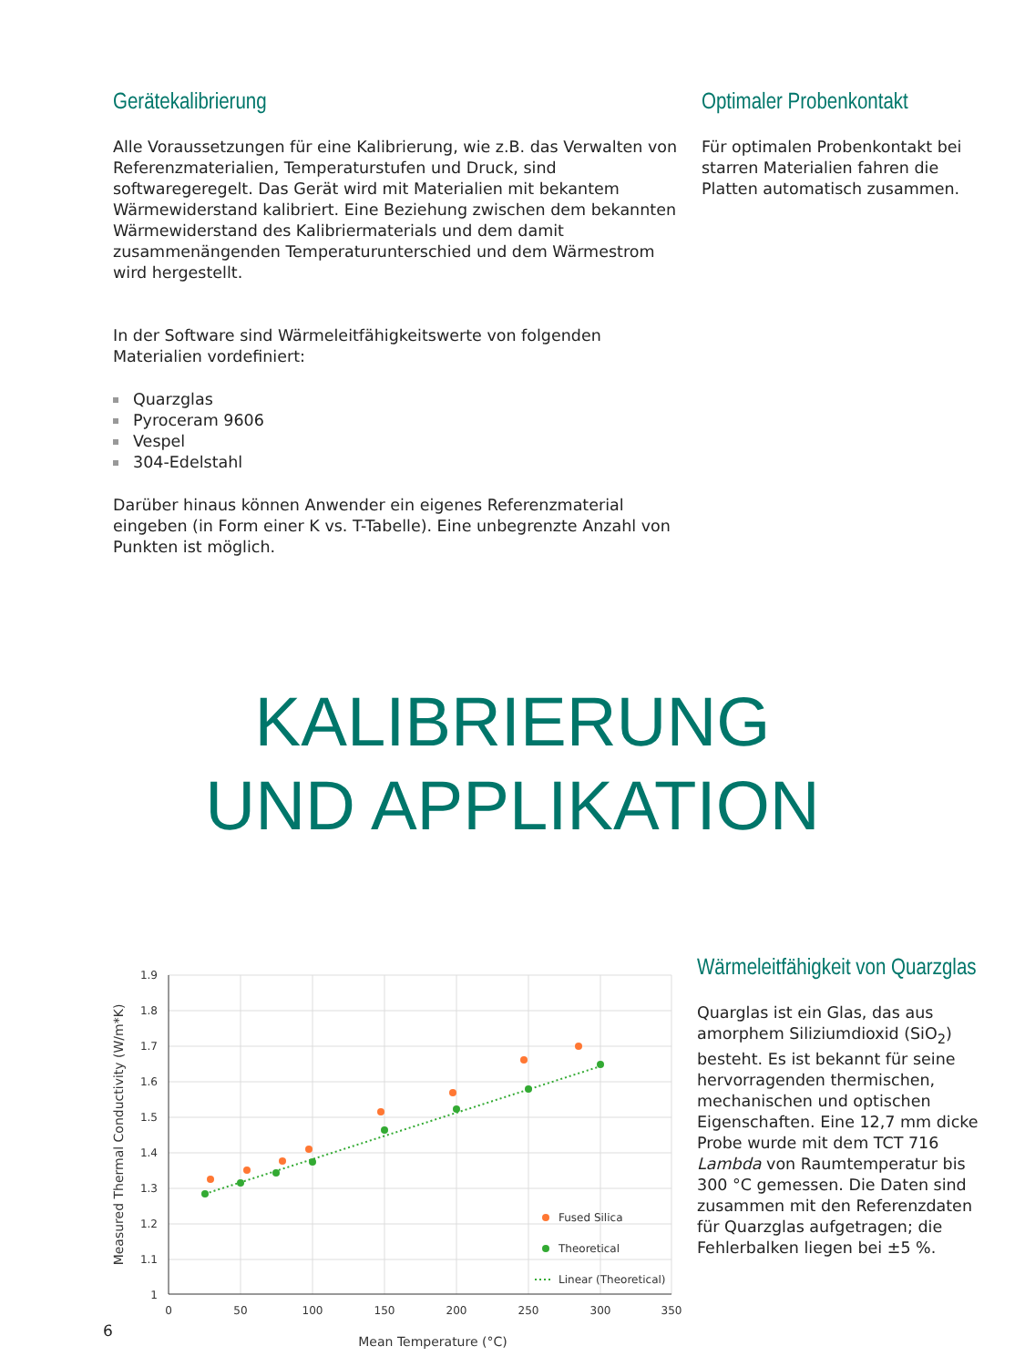Gerätekalibrierung
Alle Voraussetzungen für eine Kalibrierung, wie z.B. das Verwalten von Referenzmaterialien, Temperaturstufen und Druck, sind softwaregeregelt. Das Gerät wird mit Materialien mit bekantem Wärmewiderstand kalibriert. Eine Beziehung zwischen dem bekannten Wärmewiderstand des Kalibriermaterials und dem damit zusammenängenden Temperaturunterschied und dem Wärmestrom wird hergestellt.
In der Software sind Wärmeleitfähigkeitswerte von folgenden Materialien vordefiniert:
Quarzglas
Pyroceram 9606
Vespel
304-Edelstahl
Darüber hinaus können Anwender ein eigenes Referenzmaterial eingeben (in Form einer K vs. T-Tabelle). Eine unbegrenzte Anzahl von Punkten ist möglich.
Optimaler Probenkontakt
Für optimalen Probenkontakt bei starren Materialien fahren die Platten automatisch zusammen.
KALIBRIERUNG
UND APPLIKATION
1.9
1.8
1.7
1.6
1.5
1.4
1.3
1.2
1.1
1
0
50
100
150
200
250
300
350
Mean Temperature (°C)
Measured Thermal Conductivity (W/m*K)
Fused Silica
Theoretical
Linear (Theoretical)
Wärmeleitfähigkeit von Quarzglas
Quarglas ist ein Glas, das aus amorphem Siliziumdioxid (SiO<sub>2</sub>) besteht. Es ist bekannt für seine hervorragenden thermischen, mechanischen und optischen Eigenschaften. Eine 12,7 mm dicke Probe wurde mit dem TCT 716 Lambda von Raumtemperatur bis 300 °C gemessen. Die Daten sind zusammen mit den Referenzdaten für Quarzglas aufgetragen; die Fehlerbalken liegen bei ±5 %.
6